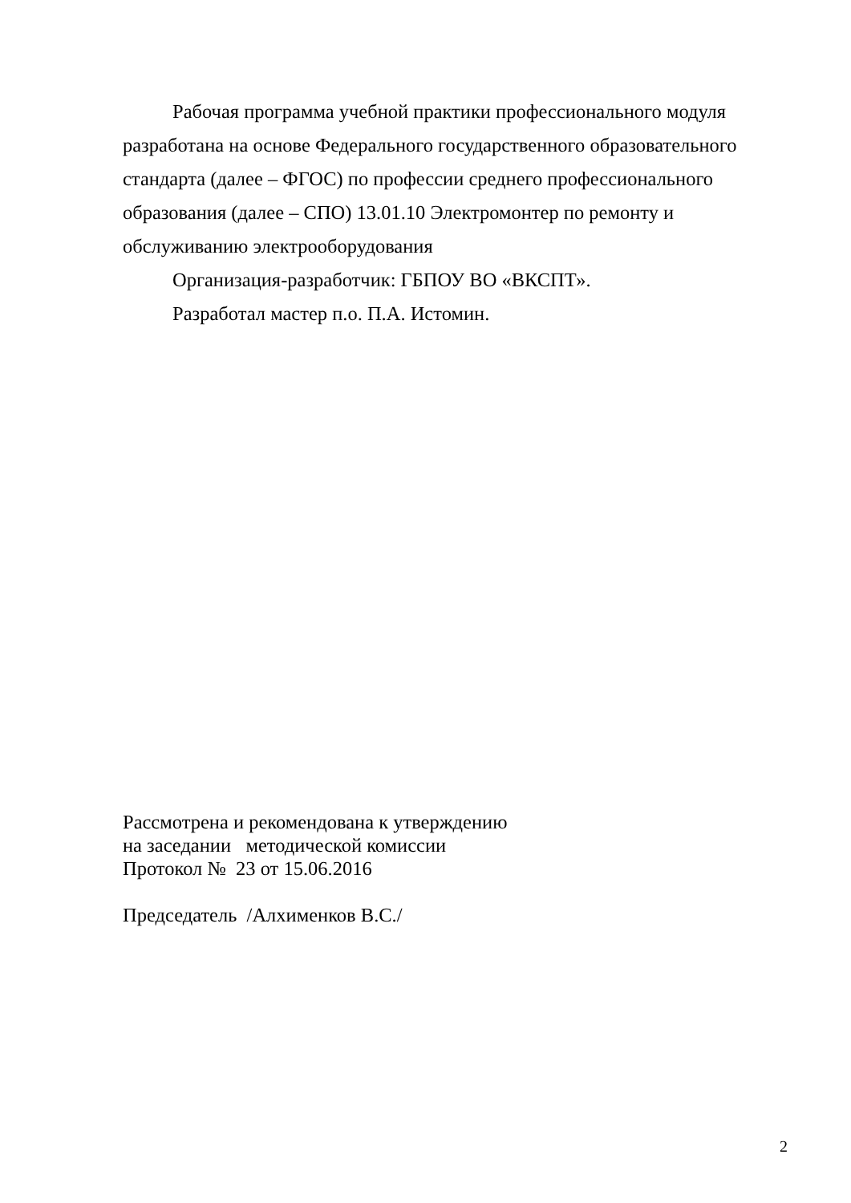Рабочая программа учебной практики профессионального модуля разработана на основе Федерального государственного образовательного стандарта (далее – ФГОС) по профессии среднего профессионального образования (далее – СПО) 13.01.10 Электромонтер по ремонту и обслуживанию электрооборудования
Организация-разработчик: ГБПОУ ВО «ВКСПТ».
Разработал мастер п.о. П.А. Истомин.
Рассмотрена и рекомендована к утверждению
на заседании методической комиссии
Протокол № 23 от 15.06.2016
Председатель /Алхименков В.С./
2